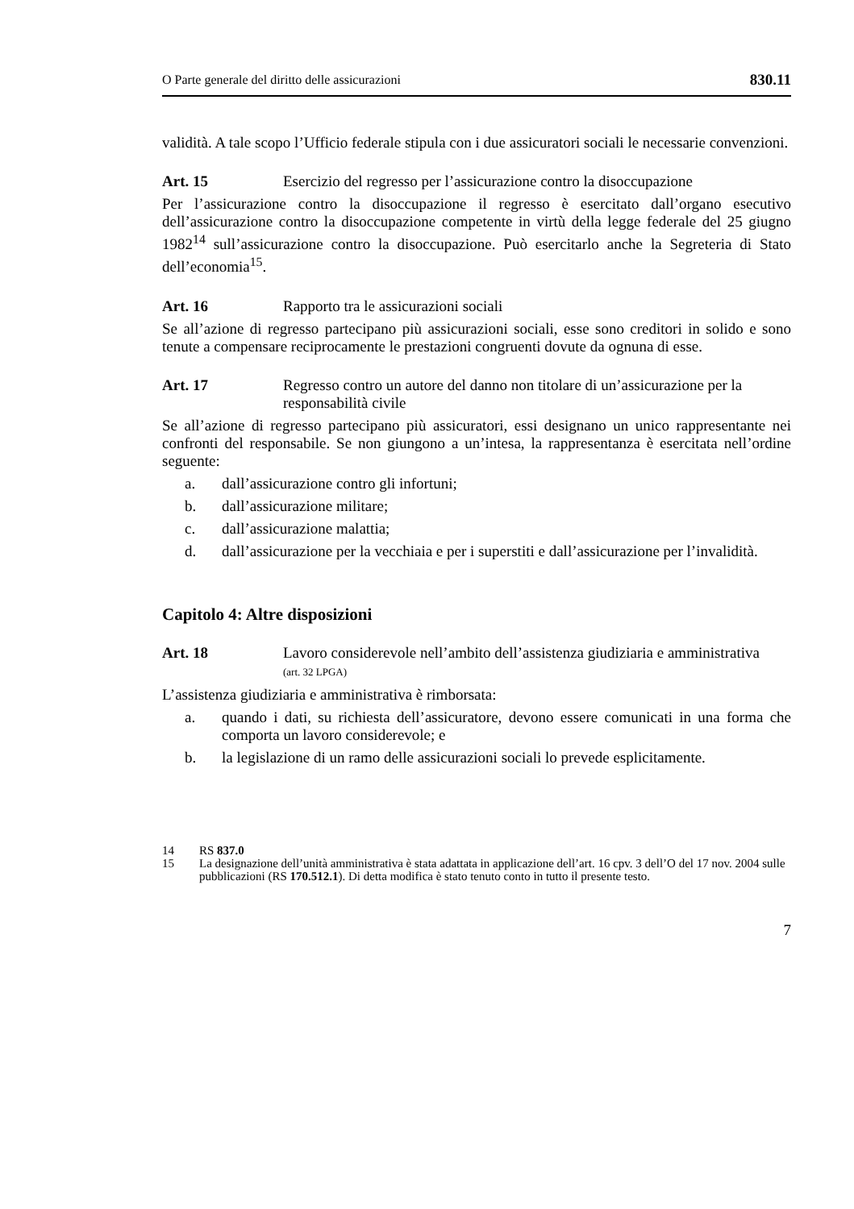O Parte generale del diritto delle assicurazioni 830.11
validità. A tale scopo l’Ufficio federale stipula con i due assicuratori sociali le necessarie convenzioni.
Art. 15 Esercizio del regresso per l’assicurazione contro la disoccupazione
Per l’assicurazione contro la disoccupazione il regresso è esercitato dall’organo esecutivo dell’assicurazione contro la disoccupazione competente in virtù della legge federale del 25 giugno 1982<sup>14</sup> sull’assicurazione contro la disoccupazione. Può esercitarlo anche la Segreteria di Stato dell’economia<sup>15</sup>.
Art. 16 Rapporto tra le assicurazioni sociali
Se all’azione di regresso partecipano più assicurazioni sociali, esse sono creditori in solido e sono tenute a compensare reciprocamente le prestazioni congruenti dovute da ognuna di esse.
Art. 17 Regresso contro un autore del danno non titolare di un’assicurazione per la responsabilità civile
Se all’azione di regresso partecipano più assicuratori, essi designano un unico rappresentante nei confronti del responsabile. Se non giungono a un’intesa, la rappresentanza è esercitata nell’ordine seguente:
a. dall’assicurazione contro gli infortuni;
b. dall’assicurazione militare;
c. dall’assicurazione malattia;
d. dall’assicurazione per la vecchiaia e per i superstiti e dall’assicurazione per l’invalidità.
Capitolo 4: Altre disposizioni
Art. 18 Lavoro considerevole nell’ambito dell’assistenza giudiziaria e amministrativa
(art. 32 LPGA)
L’assistenza giudiziaria e amministrativa è rimborsata:
a. quando i dati, su richiesta dell’assicuratore, devono essere comunicati in una forma che comporta un lavoro considerevole; e
b. la legislazione di un ramo delle assicurazioni sociali lo prevede esplicitamente.
14 RS 837.0
15 La designazione dell’unità amministrativa è stata adattata in applicazione dell’art. 16 cpv. 3 dell’O del 17 nov. 2004 sulle pubblicazioni (RS 170.512.1). Di detta modifica è stato tenuto conto in tutto il presente testo.
7